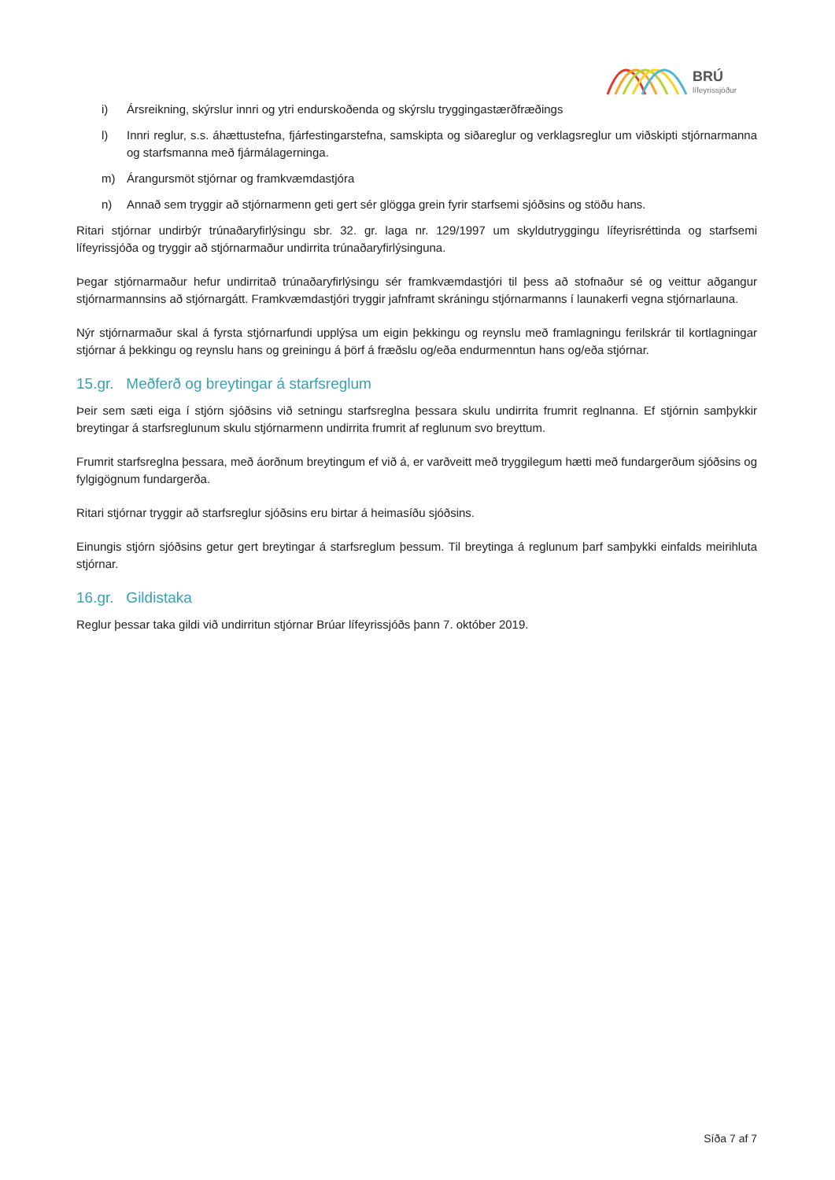BRÚ
lífeyrissjóður
i) Ársreikning, skýrslur innri og ytri endurskoðenda og skýrslu tryggingastærðfræðings
l) Innri reglur, s.s. áhættustefna, fjárfestingarstefna, samskipta og siðareglur og verklagsreglur um viðskipti stjórnarmanna og starfsmanna með fjármálagerninga.
m) Árangursmöt stjórnar og framkvæmdastjóra
n) Annað sem tryggir að stjórnarmenn geti gert sér glögga grein fyrir starfsemi sjóðsins og stöðu hans.
Ritari stjórnar undirbýr trúnaðaryfirlýsingu sbr. 32. gr. laga nr. 129/1997 um skyldutryggingu lífeyrisréttinda og starfsemi lífeyrissjóða og tryggir að stjórnarmaður undirrita trúnaðaryfirlýsinguna.
Þegar stjórnarmaður hefur undirritað trúnaðaryfirlýsingu sér framkvæmdastjóri til þess að stofnaður sé og veittur aðgangur stjórnarmannsins að stjórnargátt. Framkvæmdastjóri tryggir jafnframt skráningu stjórnarmanns í launakerfi vegna stjórnarlauna.
Nýr stjórnarmaður skal á fyrsta stjórnarfundi upplýsa um eigin þekkingu og reynslu með framlagningu ferilskrár til kortlagningar stjórnar á þekkingu og reynslu hans og greiningu á þörf á fræðslu og/eða endurmenntun hans og/eða stjórnar.
15.gr. Meðferð og breytingar á starfsreglum
Þeir sem sæti eiga í stjórn sjóðsins við setningu starfsreglna þessara skulu undirrita frumrit reglnanna. Ef stjórnin samþykkir breytingar á starfsreglunum skulu stjórnarmenn undirrita frumrit af reglunum svo breyttum.
Frumrit starfsreglna þessara, með áorðnum breytingum ef við á, er varðveitt með tryggilegum hætti með fundargerðum sjóðsins og fylgigögnum fundargerða.
Ritari stjórnar tryggir að starfsreglur sjóðsins eru birtar á heimasíðu sjóðsins.
Einungis stjórn sjóðsins getur gert breytingar á starfsreglum þessum. Til breytinga á reglunum þarf samþykki einfalds meirihluta stjórnar.
16.gr. Gildistaka
Reglur þessar taka gildi við undirritun stjórnar Brúar lífeyrissjóðs þann 7. október 2019.
Síða 7 af 7